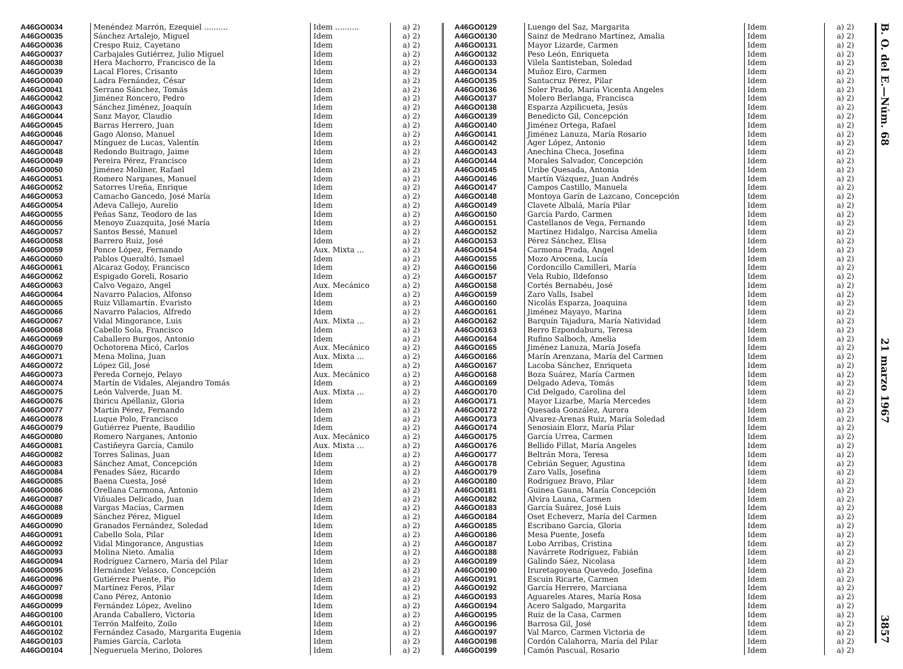| A46GO0034 | Menéndez Marrón, Ezequiel .......... | Idem .......... | a) 2) |
| A46GO0035 | Sánchez Artalejo, Miguel | Idem | a) 2) |
| A46GO0036 | Crespo Ruiz, Cayetano | Idem | a) 2) |
| A46GO0037 | Carbajales Gutiérrez, Julio Miguel | Idem | a) 2) |
| A46GO0038 | Hera Machorro, Francisco de la | Idem | a) 2) |
| A46GO0039 | Lacal Flores, Crisanto | Idem | a) 2) |
| A46GO0040 | Ladra Fernández, César | Idem | a) 2) |
| A46GO0041 | Serrano Sánchez, Tomás | Idem | a) 2) |
| A46GO0042 | Jiménez Roncero, Pedro | Idem | a) 2) |
| A46GO0043 | Sánchez Jiménez, Joaquín | Idem | a) 2) |
| A46GO0044 | Sanz Mayor, Claudio | Idem | a) 2) |
| A46GO0045 | Barras Herrero, Juan | Idem | a) 2) |
| A46GO0046 | Gago Alonso, Manuel | Idem | a) 2) |
| A46GO0047 | Mínguez de Lucas, Valentín | Idem | a) 2) |
| A46GO0048 | Redondo Buitrago, Jaime | Idem | a) 2) |
| A46GO0049 | Pereira Pérez, Francisco | Idem | a) 2) |
| A46GO0050 | Jiménez Moliner, Rafael | Idem | a) 2) |
| A46GO0051 | Romero Narganes, Manuel | Idem | a) 2) |
| A46GO0052 | Satorres Ureña, Enrique | Idem | a) 2) |
| A46GO0053 | Camacho Gancedo, José María | Idem | a) 2) |
| A46GO0054 | Adeva Callejo, Aurelio | Idem | a) 2) |
| A46GO0055 | Peñas Sanz, Teodoro de las | Idem | a) 2) |
| A46GO0056 | Menoyo Zuazquita, José María | Idem | a) 2) |
| A46GO0057 | Santos Bessé, Manuel | Idem | a) 2) |
| A46GO0058 | Barrero Ruiz, José | Idem | a) 2) |
| A46GO0059 | Ponce López, Fernando | Aux. Mixta ... | a) 2) |
| A46GO0060 | Pablos Queraltó, Ismael | Idem | a) 2) |
| A46GO0061 | Alcaraz Godoy, Francisco | Idem | a) 2) |
| A46GO0062 | Espigado Goreli, Rosario | Idem | a) 2) |
| A46GO0063 | Calvo Vegazo, Angel | Aux. Mecánico | a) 2) |
| A46GO0064 | Navarro Palacios, Alfonso | Idem | a) 2) |
| A46GO0065 | Ruiz Villamartín. Evaristo | Idem | a) 2) |
| A46GO0066 | Navarro Palacios, Alfredo | Idem | a) 2) |
| A46GO0067 | Vidal Mingorance, Luis | Aux. Mixta ... | a) 2) |
| A46GO0068 | Cabello Sola, Francisco | Idem | a) 2) |
| A46GO0069 | Caballero Burgos, Antonio | Idem | a) 2) |
| A46GO0070 | Ochotorena Micó, Carlos | Aux. Mecánico | a) 2) |
| A46GO0071 | Mena Molina, Juan | Aux. Mixta ... | a) 2) |
| A46GO0072 | López Gil, José | Idem | a) 2) |
| A46GO0073 | Pereda Cornejo, Pelayo | Aux. Mecánico | a) 2) |
| A46GO0074 | Martín de Vidales, Alejandro Tomás | Idem | a) 2) |
| A46GO0075 | León Valverde, Juan M. | Aux. Mixta ... | a) 2) |
| A46GO0076 | Ibiricu Apéllaniz, Gloria | Idem | a) 2) |
| A46GO0077 | Martín Pérez, Fernando | Idem | a) 2) |
| A46GO0078 | Luque Polo, Francisco | Idem | a) 2) |
| A46GO0079 | Gutiérrez Puente, Baudilio | Idem | a) 2) |
| A46GO0080 | Romero Narganes, Antonio | Aux. Mecánico | a) 2) |
| A46GO0081 | Castiñeyra García, Camilo | Aux. Mixta ... | a) 2) |
| A46GO0082 | Torres Salinas, Juan | Idem | a) 2) |
| A46GO0083 | Sánchez Amat, Concepción | Idem | a) 2) |
| A46GO0084 | Penades Sáez, Ricardo | Idem | a) 2) |
| A46GO0085 | Baena Cuesta, José | Idem | a) 2) |
| A46GO0086 | Orellana Carmona, Antonio | Idem | a) 2) |
| A46GO0087 | Viñuales Delicado, Juan | Idem | a) 2) |
| A46GO0088 | Vargas Macías, Carmen | Idem | a) 2) |
| A46GO0089 | Sánchez Pérez, Miguel | Idem | a) 2) |
| A46GO0090 | Granados Fernández, Soledad | Idem | a) 2) |
| A46GO0091 | Cabello Sola, Pilar | Idem | a) 2) |
| A46GO0092 | Vidal Mingorance, Angustias | Idem | a) 2) |
| A46GO0093 | Molina Nieto. Amalia | Idem | a) 2) |
| A46GO0094 | Rodríguez Carnero, María del Pilar | Idem | a) 2) |
| A46GO0095 | Hernández Velasco, Concepción | Idem | a) 2) |
| A46GO0096 | Gutiérrez Puente, Pío | Idem | a) 2) |
| A46GO0097 | Martínez Feros, Pilar | Idem | a) 2) |
| A46GO0098 | Cano Pérez, Antonio | Idem | a) 2) |
| A46GO0099 | Fernández López, Avelino | Idem | a) 2) |
| A46GO0100 | Aranda Caballero, Victoria | Idem | a) 2) |
| A46GO0101 | Terrón Malfeito, Zoilo | Idem | a) 2) |
| A46GO0102 | Fernández Casado, Margarita Eugenia | Idem | a) 2) |
| A46GO0103 | Pamies García, Carlota | Idem | a) 2) |
| A46GO0104 | Negueruela Merino, Dolores | Idem | a) 2) |
| A46GO0129 | Luengo del Saz, Margarita | Idem | a) 2) |
| A46GO0130 | Sainz de Medrano Martínez, Amalia | Idem | a) 2) |
| A46GO0131 | Mayor Lizarde, Carmen | Idem | a) 2) |
| A46GO0132 | Peso León, Enriqueta | Idem | a) 2) |
| A46GO0133 | Vilela Santisteban, Soledad | Idem | a) 2) |
| A46GO0134 | Muñoz Eiro, Carmen | Idem | a) 2) |
| A46GO0135 | Santacruz Pérez, Pilar | Idem | a) 2) |
| A46GO0136 | Soler Prado, María Vicenta Angeles | Idem | a) 2) |
| A46GO0137 | Molero Berlanga, Francisca | Idem | a) 2) |
| A46GO0138 | Esparza Azpilicueta, Jesús | Idem | a) 2) |
| A46GO0139 | Benedicto Gil, Concepción | Idem | a) 2) |
| A46GO0140 | Jiménez Ortega, Rafael | Idem | a) 2) |
| A46GO0141 | Jiménez Lanuza, María Rosario | Idem | a) 2) |
| A46GO0142 | Ager López, Antonio | Idem | a) 2) |
| A46GO0143 | Anechina Checa, Josefina | Idem | a) 2) |
| A46GO0144 | Morales Salvador, Concepción | Idem | a) 2) |
| A46GO0145 | Uribe Quesada, Antonia | Idem | a) 2) |
| A46GO0146 | Martín Vázquez, Juan Andrés | Idem | a) 2) |
| A46GO0147 | Campos Castillo, Manuela | Idem | a) 2) |
| A46GO0148 | Montoya Garín de Lazcano, Concepción | Idem | a) 2) |
| A46GO0149 | Clavete Albalá, María Pilar | Idem | a) 2) |
| A46GO0150 | García Pardo, Carmen | Idem | a) 2) |
| A46GO0151 | Castellanos de Vega, Fernando | Idem | a) 2) |
| A46GO0152 | Martínez Hidalgo, Narcisa Amelia | Idem | a) 2) |
| A46GO0153 | Pérez Sánchez, Elisa | Idem | a) 2) |
| A46GO0154 | Carmona Prada, Angel | Idem | a) 2) |
| A46GO0155 | Mozo Arocena, Lucía | Idem | a) 2) |
| A46GO0156 | Cordoncillo Camilleri, María | Idem | a) 2) |
| A46GO0157 | Vela Rubio, Ildefonso | Idem | a) 2) |
| A46GO0158 | Cortés Bernabéu, José | Idem | a) 2) |
| A46GO0159 | Zaro Valls, Isabel | Idem | a) 2) |
| A46GO0160 | Nicolás Esparza, Joaquina | Idem | a) 2) |
| A46GO0161 | Jiménez Mayayo, Marina | Idem | a) 2) |
| A46GO0162 | Barquín Tajadura, María Natividad | Idem | a) 2) |
| A46GO0163 | Berro Ezpondaburu, Teresa | Idem | a) 2) |
| A46GO0164 | Rufino Salboch, Amelia | Idem | a) 2) |
| A46GO0165 | Jiménez Lanuza, María Josefa | Idem | a) 2) |
| A46GO0166 | Marín Arenzana, María del Carmen | Idem | a) 2) |
| A46GO0167 | Lacoba Sánchez, Enriqueta | Idem | a) 2) |
| A46GO0168 | Boza Suárez, María Carmen | Idem | a) 2) |
| A46GO0169 | Delgado Adeva, Tomás | Idem | a) 2) |
| A46GO0170 | Cid Delgado, Carolina del | Idem | a) 2) |
| A46GO0171 | Mayor Lizarbe, María Mercedes | Idem | a) 2) |
| A46GO0172 | Quesada González, Aurora | Idem | a) 2) |
| A46GO0173 | Alvarez-Arenas Ruiz, María Soledad | Idem | a) 2) |
| A46GO0174 | Senosiain Elorz, María Pilar | Idem | a) 2) |
| A46GO0175 | García Urrea, Carmen | Idem | a) 2) |
| A46GO0176 | Bellido Fillat, María Angeles | Idem | a) 2) |
| A46GO0177 | Beltrán Mora, Teresa | Idem | a) 2) |
| A46GO0178 | Cebrián Seguer, Agustina | Idem | a) 2) |
| A46GO0179 | Zaro Valls, Josefina | Idem | a) 2) |
| A46GO0180 | Rodríguez Bravo, Pilar | Idem | a) 2) |
| A46GO0181 | Guinea Gauna, María Concepción | Idem | a) 2) |
| A46GO0182 | Alvira Launa, Carmen | Idem | a) 2) |
| A46GO0183 | García Suárez, José Luis | Idem | a) 2) |
| A46GO0184 | Oset Echeverz, María del Carmen | Idem | a) 2) |
| A46GO0185 | Escribano García, Gloria | Idem | a) 2) |
| A46GO0186 | Mesa Puente, Josefa | Idem | a) 2) |
| A46GO0187 | Lobo Arribas, Cristina | Idem | a) 2) |
| A46GO0188 | Navárrete Rodríguez, Fabián | Idem | a) 2) |
| A46GO0189 | Galindo Sáez, Nicolasa | Idem | a) 2) |
| A46GO0190 | Iruretagoyena Quevedo, Josefina | Idem | a) 2) |
| A46GO0191 | Escuin Ricarte, Carmen | Idem | a) 2) |
| A46GO0192 | García Herrero, Marciana | Idem | a) 2) |
| A46GO0193 | Aguareles Atares, María Rosa | Idem | a) 2) |
| A46GO0194 | Acero Salgado, Margarita | Idem | a) 2) |
| A46GO0195 | Ruiz de la Casa, Carmen | Idem | a) 2) |
| A46GO0196 | Barrosa Gil, José | Idem | a) 2) |
| A46GO0197 | Val Marco, Carmen Victoria de | Idem | a) 2) |
| A46GO0198 | Cordón Calahorra, María del Pilar | Idem | a) 2) |
| A46GO0199 | Camón Pascual, Rosario | Idem | a) 2) |
B. O. del E.—Núm. 68 21 marzo 1967 3857